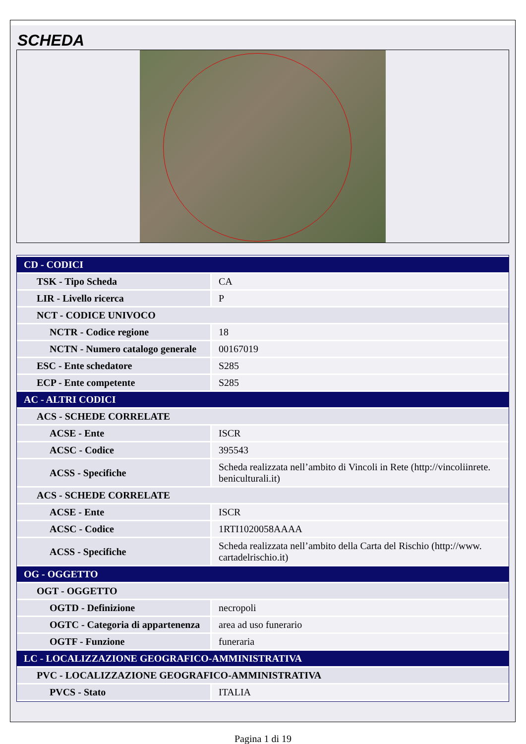SCHEDA
| CD - CODICI | |
| TSK - Tipo Scheda | CA |
| LIR - Livello ricerca | P |
| NCT - CODICE UNIVOCO | |
| NCTR - Codice regione | 18 |
| NCTN - Numero catalogo generale | 00167019 |
| ESC - Ente schedatore | S285 |
| ECP - Ente competente | S285 |
| AC - ALTRI CODICI | |
| ACS - SCHEDE CORRELATE | |
| ACSE - Ente | ISCR |
| ACSC - Codice | 395543 |
| ACSS - Specifiche | Scheda realizzata nell’ambito di Vincoli in Rete (http://vincoliinrete. beniculturali.it) |
| ACS - SCHEDE CORRELATE | |
| ACSE - Ente | ISCR |
| ACSC - Codice | 1RTI1020058AAAA |
| ACSS - Specifiche | Scheda realizzata nell’ambito della Carta del Rischio (http://www. cartadelrischio.it) |
| OG - OGGETTO | |
| OGT - OGGETTO | |
| OGTD - Definizione | necropoli |
| OGTC - Categoria di appartenenza | area ad uso funerario |
| OGTF - Funzione | funeraria |
| LC - LOCALIZZAZIONE GEOGRAFICO-AMMINISTRATIVA | |
| PVC - LOCALIZZAZIONE GEOGRAFICO-AMMINISTRATIVA | |
| PVCS - Stato | ITALIA |
Pagina 1 di 19